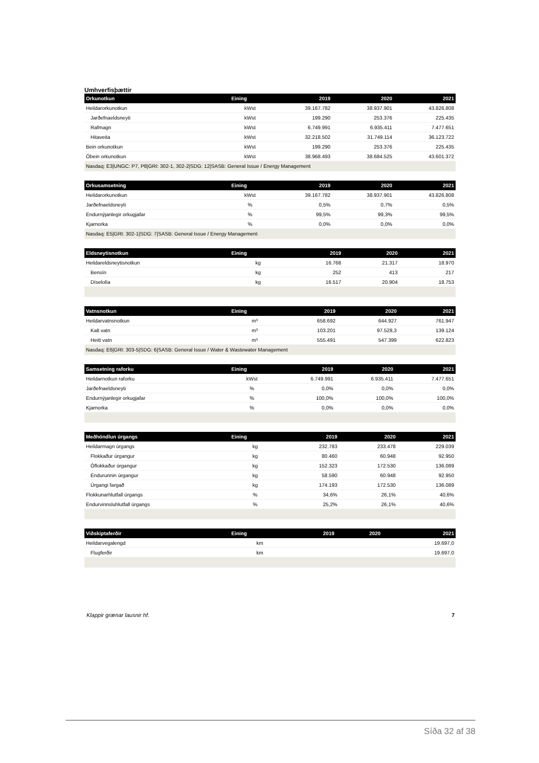Umhverfisþættir
| Orkunotkun | Eining | 2019 | 2020 | 2021 |
| --- | --- | --- | --- | --- |
| Heildarorkunotkun | kWst | 39.167.782 | 38.937.901 | 43.826.808 |
| Jarðefnaeldsneyti | kWst | 199.290 | 253.376 | 225.435 |
| Rafmagn | kWst | 6.749.991 | 6.935.411 | 7.477.651 |
| Hitaveita | kWst | 32.218.502 | 31.749.114 | 36.123.722 |
| Bein orkunotkun | kWst | 199.290 | 253.376 | 225.435 |
| Óbein orkunotkun | kWst | 38.968.493 | 38.684.525 | 43.601.372 |
| Nasdaq: E3/UNGC: P7, P8/GRI: 302-1, 302-2/SDG: 12/SASB: General Issue / Energy Management | | | | |
| Orkusamsetning | Eining | 2019 | 2020 | 2021 |
| --- | --- | --- | --- | --- |
| Heildarorkunotkun | kWst | 39.167.782 | 38.937.901 | 43.826.808 |
| Jarðefnaeldsneyti | % | 0,5% | 0,7% | 0,5% |
| Endurnýjanlegir orkugjafar | % | 99,5% | 99,3% | 99,5% |
| Kjarnorka | % | 0,0% | 0,0% | 0,0% |
| Nasdaq: E5/GRI: 302-1/SDG: 7/SASB: General Issue / Energy Management | | | | |
| Eldsneytisnotkun | Eining | 2019 | 2020 | 2021 |
| --- | --- | --- | --- | --- |
| Heildareldsneytisnotkun | kg | 16.768 | 21.317 | 18.970 |
| Bensín | kg | 252 | 413 | 217 |
| Díselolía | kg | 16.517 | 20.904 | 18.753 |
| Vatnsnotkun | Eining | 2019 | 2020 | 2021 |
| --- | --- | --- | --- | --- |
| Heildarvatnsnotkun | m³ | 658.692 | 644.927 | 761.947 |
| Kalt vatn | m³ | 103.201 | 97.528,3 | 139.124 |
| Heitt vatn | m³ | 555.491 | 547.399 | 622.823 |
| Nasdaq: E6/GRI: 303-5/SDG: 6/SASB: General Issue / Water & Wastewater Management | | | | |
| Samsetning raforku | Eining | 2019 | 2020 | 2021 |
| --- | --- | --- | --- | --- |
| Heildarnotkun raforku | kWst | 6.749.991 | 6.935.411 | 7.477.651 |
| Jarðefnaeldsneyti | % | 0,0% | 0,0% | 0,0% |
| Endurnýjanlegir orkugjafar | % | 100,0% | 100,0% | 100,0% |
| Kjarnorka | % | 0,0% | 0,0% | 0,0% |
| Meðhöndlun úrgangs | Eining | 2019 | 2020 | 2021 |
| --- | --- | --- | --- | --- |
| Heildarmagn úrgangs | kg | 232.783 | 233.478 | 229.039 |
| Flokkaður úrgangur | kg | 80.460 | 60.948 | 92.950 |
| Óflokkaður úrgangur | kg | 152.323 | 172.530 | 136.089 |
| Endurunnin úrgangur | kg | 58.590 | 60.948 | 92.950 |
| Úrgangi fargað | kg | 174.193 | 172.530 | 136.089 |
| Flokkunarhlutfall úrgangs | % | 34,6% | 26,1% | 40,6% |
| Endurvinnsluhlutfall úrgangs | % | 25,2% | 26,1% | 40,6% |
| Viðskiptaferðir | Eining | 2019 | 2020 | 2021 |
| --- | --- | --- | --- | --- |
| Heildarvegalengd | km | | | 19.697,0 |
| Flugferðir | km | | | 19.697,0 |
Klappir grænar lausnir hf. 7
Síða 32 af 38